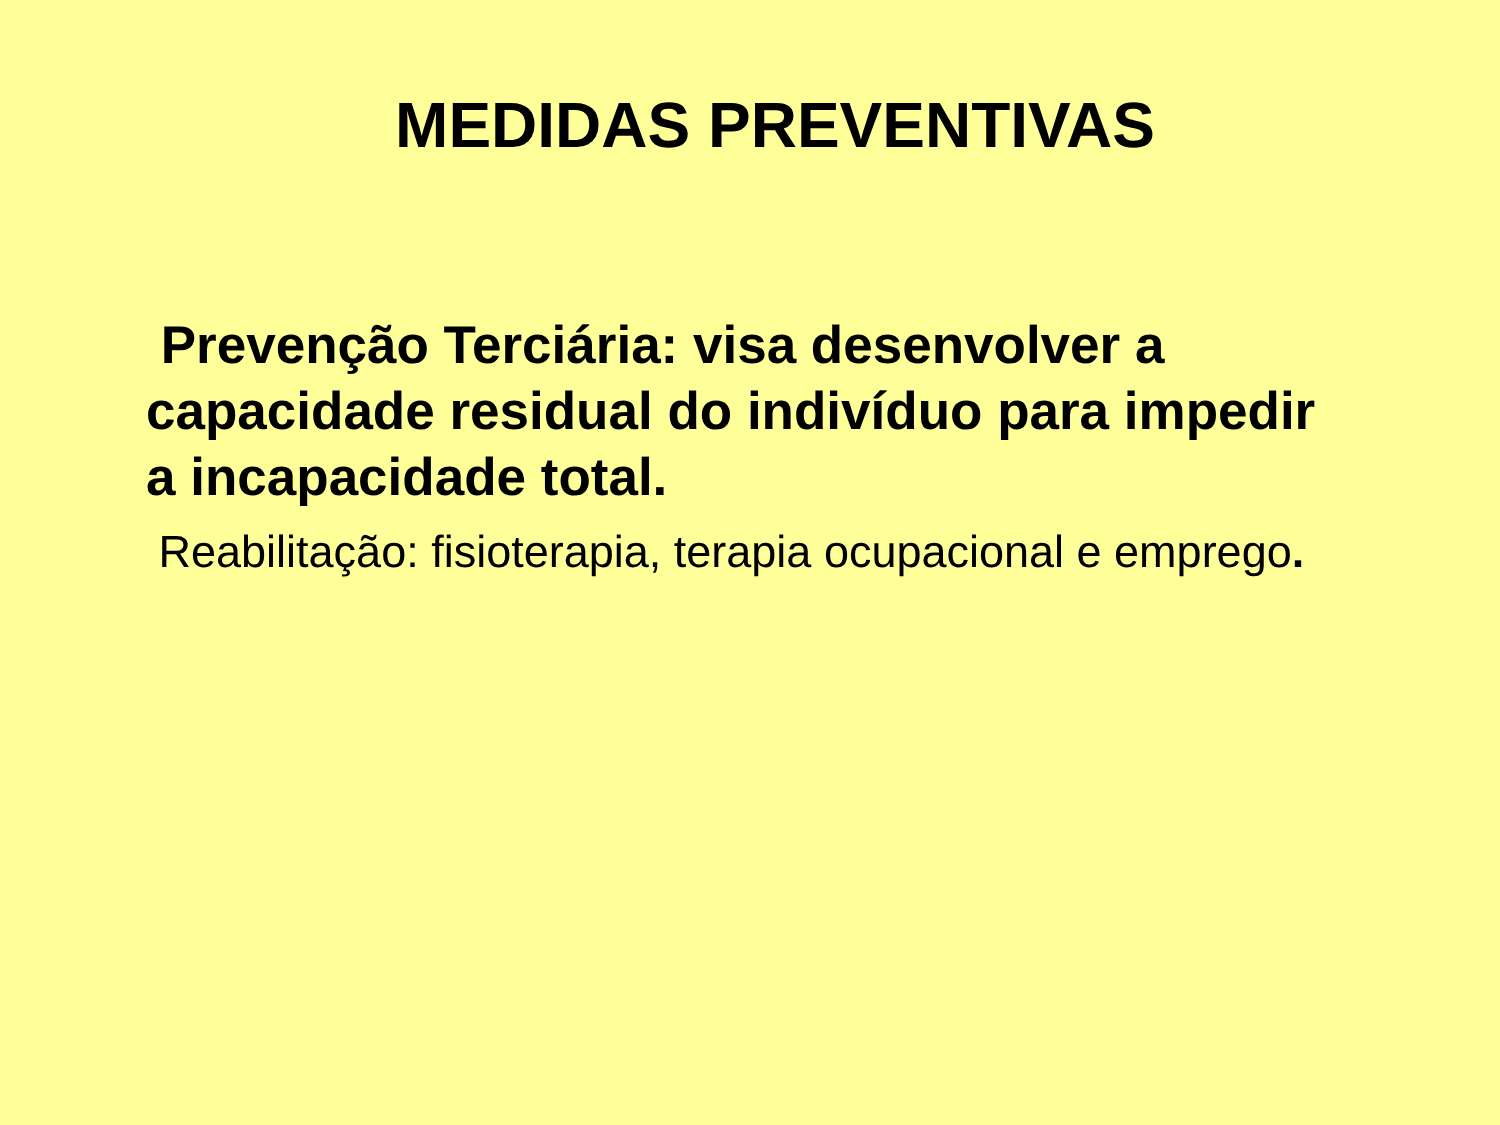MEDIDAS PREVENTIVAS
Prevenção Terciária: visa desenvolver a capacidade residual do indivíduo para impedir a incapacidade total.
Reabilitação: fisioterapia, terapia ocupacional e emprego.